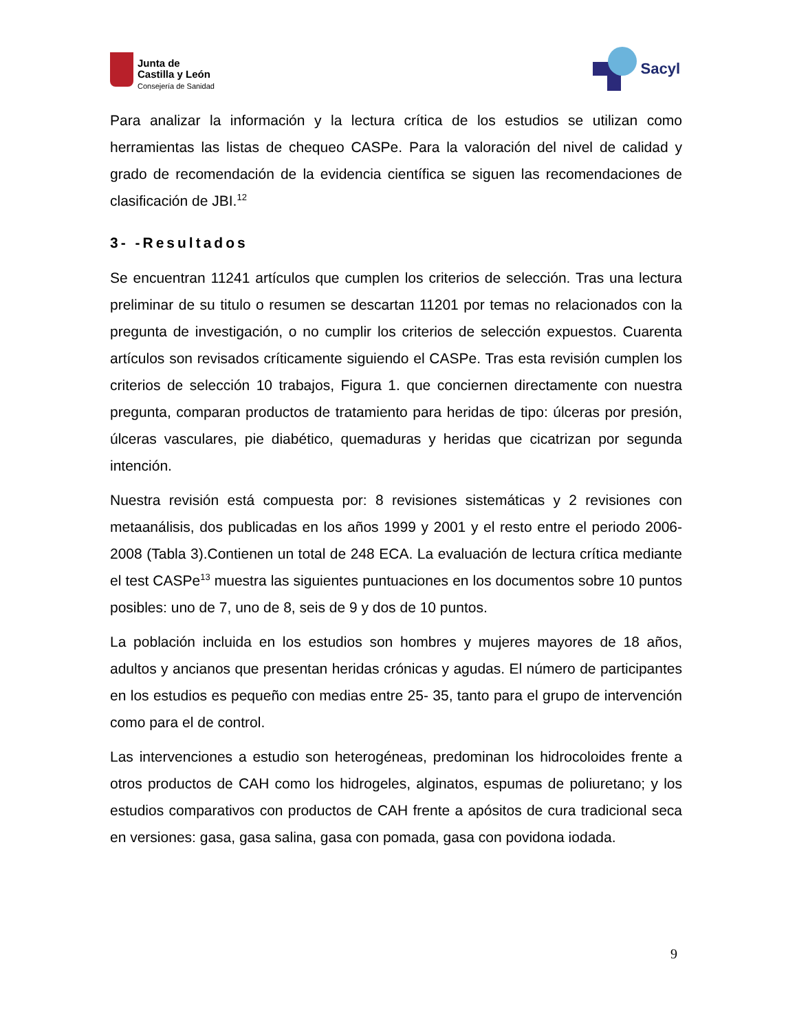Junta de
Castilla y León
Consejería de Sanidad
Sacyl
Para analizar la información y la lectura crítica de los estudios se utilizan como herramientas las listas de chequeo CASPe. Para la valoración del nivel de calidad y grado de recomendación de la evidencia científica se siguen las recomendaciones de clasificación de JBI.<sup>12</sup>
3- -Resultados
Se encuentran 11241 artículos que cumplen los criterios de selección. Tras una lectura preliminar de su titulo o resumen se descartan 11201 por temas no relacionados con la pregunta de investigación, o no cumplir los criterios de selección expuestos. Cuarenta artículos son revisados críticamente siguiendo el CASPe. Tras esta revisión cumplen los criterios de selección 10 trabajos, Figura 1. que conciernen directamente con nuestra pregunta, comparan productos de tratamiento para heridas de tipo: úlceras por presión, úlceras vasculares, pie diabético, quemaduras y heridas que cicatrizan por segunda intención.
Nuestra revisión está compuesta por: 8 revisiones sistemáticas y 2 revisiones con metaanálisis, dos publicadas en los años 1999 y 2001 y el resto entre el periodo 2006-2008 (Tabla 3).Contienen un total de 248 ECA. La evaluación de lectura crítica mediante el test CASPe<sup>13</sup> muestra las siguientes puntuaciones en los documentos sobre 10 puntos posibles: uno de 7, uno de 8, seis de 9 y dos de 10 puntos.
La población incluida en los estudios son hombres y mujeres mayores de 18 años, adultos y ancianos que presentan heridas crónicas y agudas. El número de participantes en los estudios es pequeño con medias entre 25- 35, tanto para el grupo de intervención como para el de control.
Las intervenciones a estudio son heterogéneas, predominan los hidrocoloides frente a otros productos de CAH como los hidrogeles, alginatos, espumas de poliuretano; y los estudios comparativos con productos de CAH frente a apósitos de cura tradicional seca en versiones: gasa, gasa salina, gasa con pomada, gasa con povidona iodada.
9